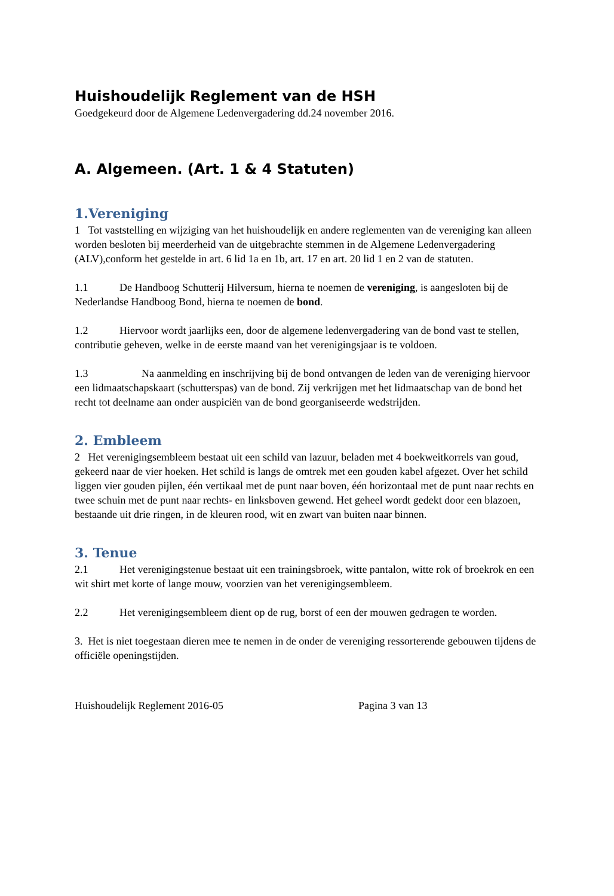Huishoudelijk Reglement van de HSH
Goedgekeurd door de Algemene Ledenvergadering dd.24 november 2016.
A. Algemeen. (Art. 1 & 4 Statuten)
1.Vereniging
1 Tot vaststelling en wijziging van het huishoudelijk en andere reglementen van de vereniging kan alleen worden besloten bij meerderheid van de uitgebrachte stemmen in de Algemene Ledenvergadering (ALV),conform het gestelde in art. 6 lid 1a en 1b, art. 17 en art. 20 lid 1 en 2 van de statuten.
1.1 De Handboog Schutterij Hilversum, hierna te noemen de vereniging, is aangesloten bij de Nederlandse Handboog Bond, hierna te noemen de bond.
1.2 Hiervoor wordt jaarlijks een, door de algemene ledenvergadering van de bond vast te stellen, contributie geheven, welke in de eerste maand van het verenigingsjaar is te voldoen.
1.3 Na aanmelding en inschrijving bij de bond ontvangen de leden van de vereniging hiervoor een lidmaatschapskaart (schutterspas) van de bond. Zij verkrijgen met het lidmaatschap van de bond het recht tot deelname aan onder auspiciën van de bond georganiseerde wedstrijden.
2. Embleem
2 Het verenigingsembleem bestaat uit een schild van lazuur, beladen met 4 boekweitkorrels van goud, gekeerd naar de vier hoeken. Het schild is langs de omtrek met een gouden kabel afgezet. Over het schild liggen vier gouden pijlen, één vertikaal met de punt naar boven, één horizontaal met de punt naar rechts en twee schuin met de punt naar rechts- en linksboven gewend. Het geheel wordt gedekt door een blazoen, bestaande uit drie ringen, in de kleuren rood, wit en zwart van buiten naar binnen.
3. Tenue
2.1 Het verenigingstenue bestaat uit een trainingsbroek, witte pantalon, witte rok of broekrok en een wit shirt met korte of lange mouw, voorzien van het verenigingsembleem.
2.2 Het verenigingsembleem dient op de rug, borst of een der mouwen gedragen te worden.
3. Het is niet toegestaan dieren mee te nemen in de onder de vereniging ressorterende gebouwen tijdens de officiële openingstijden.
Huishoudelijk Reglement 2016-05 Pagina 3 van 13